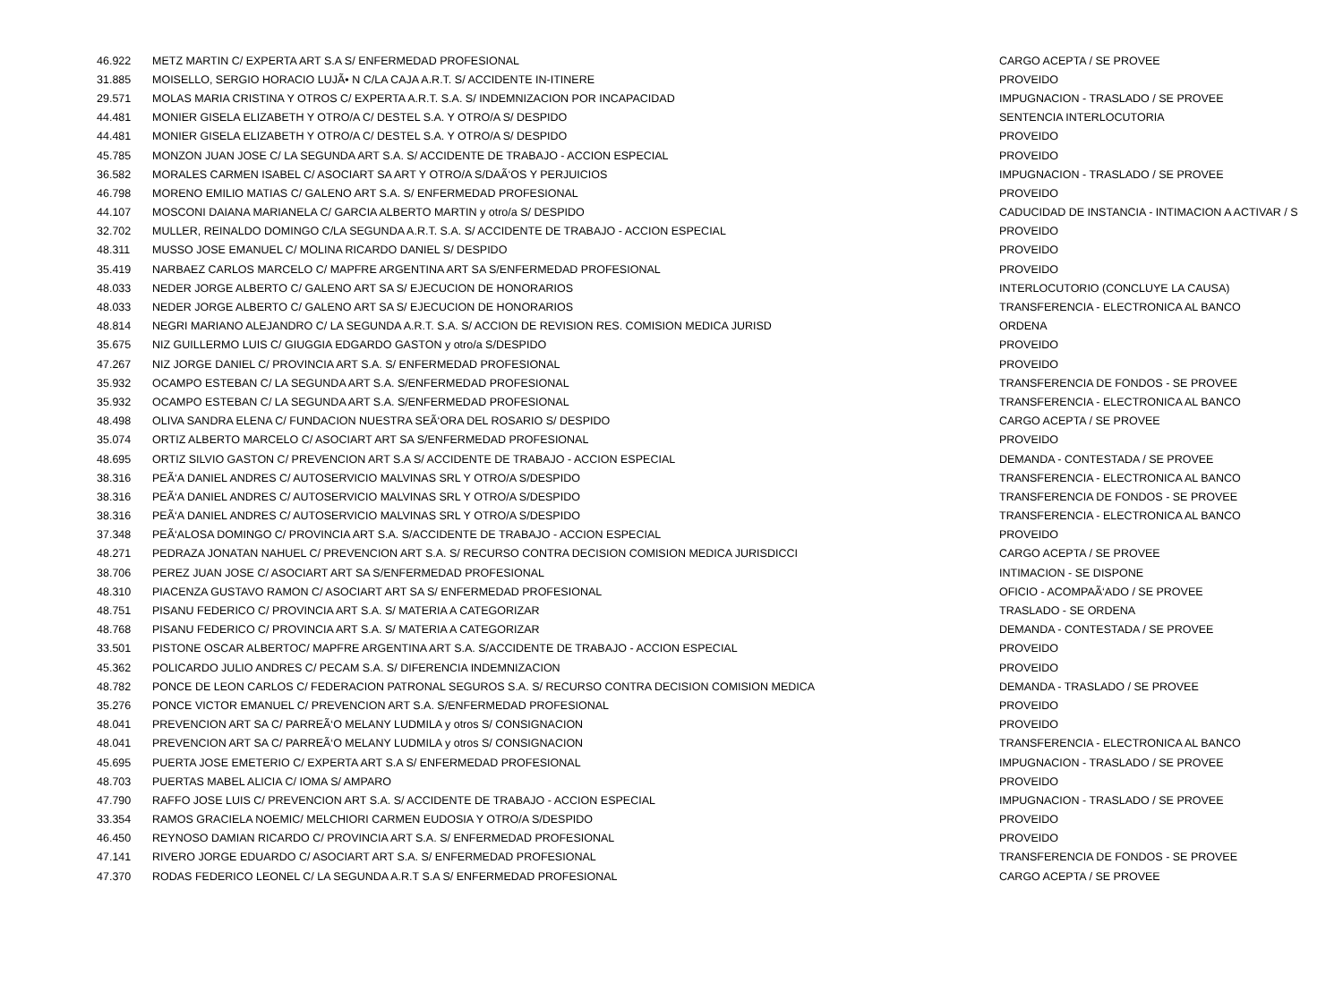| 46.922 | METZ MARTIN C/ EXPERTA ART S.A S/ ENFERMEDAD PROFESIONAL | CARGO ACEPTA / SE PROVEE |
| 31.885 | MOISELLO, SERGIO HORACIO LUJÃ• N C/LA CAJA A.R.T. S/ ACCIDENTE IN-ITINERE | PROVEIDO |
| 29.571 | MOLAS MARIA CRISTINA Y OTROS C/ EXPERTA A.R.T. S.A. S/ INDEMNIZACION POR INCAPACIDAD | IMPUGNACION - TRASLADO / SE PROVEE |
| 44.481 | MONIER GISELA ELIZABETH Y OTRO/A C/ DESTEL S.A. Y OTRO/A S/ DESPIDO | SENTENCIA INTERLOCUTORIA |
| 44.481 | MONIER GISELA ELIZABETH Y OTRO/A C/ DESTEL S.A. Y OTRO/A S/ DESPIDO | PROVEIDO |
| 45.785 | MONZON JUAN JOSE C/ LA SEGUNDA ART S.A. S/ ACCIDENTE DE TRABAJO - ACCION ESPECIAL | PROVEIDO |
| 36.582 | MORALES CARMEN ISABEL C/ ASOCIART SA ART Y OTRO/A S/DAÃ‘OS Y PERJUICIOS | IMPUGNACION - TRASLADO / SE PROVEE |
| 46.798 | MORENO EMILIO MATIAS C/ GALENO ART S.A. S/ ENFERMEDAD PROFESIONAL | PROVEIDO |
| 44.107 | MOSCONI DAIANA MARIANELA C/ GARCIA ALBERTO MARTIN y otro/a S/ DESPIDO | CADUCIDAD DE INSTANCIA - INTIMACION A ACTIVAR / S |
| 32.702 | MULLER, REINALDO DOMINGO C/LA SEGUNDA A.R.T. S.A. S/ ACCIDENTE DE TRABAJO - ACCION ESPECIAL | PROVEIDO |
| 48.311 | MUSSO JOSE EMANUEL C/ MOLINA RICARDO DANIEL S/ DESPIDO | PROVEIDO |
| 35.419 | NARBAEZ CARLOS MARCELO C/ MAPFRE ARGENTINA ART SA S/ENFERMEDAD PROFESIONAL | PROVEIDO |
| 48.033 | NEDER JORGE ALBERTO C/ GALENO ART SA S/ EJECUCION DE HONORARIOS | INTERLOCUTORIO (CONCLUYE LA CAUSA) |
| 48.033 | NEDER JORGE ALBERTO C/ GALENO ART SA S/ EJECUCION DE HONORARIOS | TRANSFERENCIA - ELECTRONICA AL BANCO |
| 48.814 | NEGRI MARIANO ALEJANDRO C/ LA SEGUNDA A.R.T. S.A. S/ ACCION DE REVISION RES. COMISION MEDICA JURISD | ORDENA |
| 35.675 | NIZ GUILLERMO LUIS C/ GIUGGIA EDGARDO GASTON y otro/a S/DESPIDO | PROVEIDO |
| 47.267 | NIZ JORGE DANIEL C/ PROVINCIA ART S.A. S/ ENFERMEDAD PROFESIONAL | PROVEIDO |
| 35.932 | OCAMPO ESTEBAN C/ LA SEGUNDA ART S.A. S/ENFERMEDAD PROFESIONAL | TRANSFERENCIA DE FONDOS - SE PROVEE |
| 35.932 | OCAMPO ESTEBAN C/ LA SEGUNDA ART S.A. S/ENFERMEDAD PROFESIONAL | TRANSFERENCIA - ELECTRONICA AL BANCO |
| 48.498 | OLIVA SANDRA ELENA C/ FUNDACION NUESTRA SEÃ‘ORA DEL ROSARIO S/ DESPIDO | CARGO ACEPTA / SE PROVEE |
| 35.074 | ORTIZ ALBERTO MARCELO C/ ASOCIART ART SA S/ENFERMEDAD PROFESIONAL | PROVEIDO |
| 48.695 | ORTIZ SILVIO GASTON C/ PREVENCION ART S.A S/ ACCIDENTE DE TRABAJO - ACCION ESPECIAL | DEMANDA - CONTESTADA / SE PROVEE |
| 38.316 | PEÃ‘A DANIEL ANDRES C/ AUTOSERVICIO MALVINAS SRL Y OTRO/A S/DESPIDO | TRANSFERENCIA - ELECTRONICA AL BANCO |
| 38.316 | PEÃ‘A DANIEL ANDRES C/ AUTOSERVICIO MALVINAS SRL Y OTRO/A S/DESPIDO | TRANSFERENCIA DE FONDOS - SE PROVEE |
| 38.316 | PEÃ‘A DANIEL ANDRES C/ AUTOSERVICIO MALVINAS SRL Y OTRO/A S/DESPIDO | TRANSFERENCIA - ELECTRONICA AL BANCO |
| 37.348 | PEÃ‘ALOSA DOMINGO C/ PROVINCIA ART S.A. S/ACCIDENTE DE TRABAJO - ACCION ESPECIAL | PROVEIDO |
| 48.271 | PEDRAZA JONATAN NAHUEL C/ PREVENCION ART S.A. S/ RECURSO CONTRA DECISION COMISION MEDICA JURISDICCI | CARGO ACEPTA / SE PROVEE |
| 38.706 | PEREZ JUAN JOSE C/ ASOCIART ART SA S/ENFERMEDAD PROFESIONAL | INTIMACION - SE DISPONE |
| 48.310 | PIACENZA GUSTAVO RAMON C/ ASOCIART ART SA S/ ENFERMEDAD PROFESIONAL | OFICIO - ACOMPAÃ‘ADO / SE PROVEE |
| 48.751 | PISANU FEDERICO C/ PROVINCIA ART S.A. S/ MATERIA A CATEGORIZAR | TRASLADO - SE ORDENA |
| 48.768 | PISANU FEDERICO C/ PROVINCIA ART S.A. S/ MATERIA A CATEGORIZAR | DEMANDA - CONTESTADA / SE PROVEE |
| 33.501 | PISTONE OSCAR ALBERTOC/ MAPFRE ARGENTINA ART S.A. S/ACCIDENTE DE TRABAJO - ACCION ESPECIAL | PROVEIDO |
| 45.362 | POLICARDO JULIO ANDRES C/ PECAM S.A. S/ DIFERENCIA INDEMNIZACION | PROVEIDO |
| 48.782 | PONCE DE LEON CARLOS C/ FEDERACION PATRONAL SEGUROS S.A. S/ RECURSO CONTRA DECISION COMISION MEDICA | DEMANDA - TRASLADO / SE PROVEE |
| 35.276 | PONCE VICTOR EMANUEL C/ PREVENCION ART S.A. S/ENFERMEDAD PROFESIONAL | PROVEIDO |
| 48.041 | PREVENCION ART SA C/ PARREÃ‘O MELANY LUDMILA y otros S/ CONSIGNACION | PROVEIDO |
| 48.041 | PREVENCION ART SA C/ PARREÃ‘O MELANY LUDMILA y otros S/ CONSIGNACION | TRANSFERENCIA - ELECTRONICA AL BANCO |
| 45.695 | PUERTA JOSE EMETERIO C/ EXPERTA ART S.A S/ ENFERMEDAD PROFESIONAL | IMPUGNACION - TRASLADO / SE PROVEE |
| 48.703 | PUERTAS MABEL ALICIA C/ IOMA S/ AMPARO | PROVEIDO |
| 47.790 | RAFFO JOSE LUIS C/ PREVENCION ART S.A. S/ ACCIDENTE DE TRABAJO - ACCION ESPECIAL | IMPUGNACION - TRASLADO / SE PROVEE |
| 33.354 | RAMOS GRACIELA NOEMIC/ MELCHIORI CARMEN EUDOSIA Y OTRO/A S/DESPIDO | PROVEIDO |
| 46.450 | REYNOSO DAMIAN RICARDO C/ PROVINCIA ART S.A. S/ ENFERMEDAD PROFESIONAL | PROVEIDO |
| 47.141 | RIVERO JORGE EDUARDO C/ ASOCIART ART S.A. S/ ENFERMEDAD PROFESIONAL | TRANSFERENCIA DE FONDOS - SE PROVEE |
| 47.370 | RODAS FEDERICO LEONEL C/ LA SEGUNDA A.R.T S.A S/ ENFERMEDAD PROFESIONAL | CARGO ACEPTA / SE PROVEE |